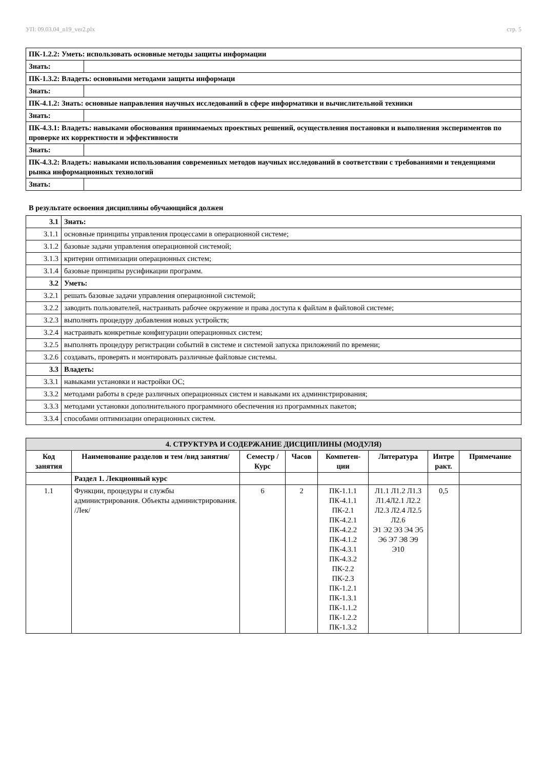УП: 09.03.04_n19_ver2.plx стр. 5
| ПК-1.2.2: Уметь: использовать основные методы защиты информации | |
| Знать: | |
| ПК-1.3.2: Владеть: основными методами защиты информаци | |
| Знать: | |
| ПК-4.1.2: Знать: основные направления научных исследований в сфере информатики и вычислительной техники | |
| Знать: | |
| ПК-4.3.1: Владеть: навыками обоснования принимаемых проектных решений, осуществления постановки и выполнения экспериментов по проверке их корректности и эффективности | |
| Знать: | |
| ПК-4.3.2: Владеть: навыками использования современных методов научных исследований в соответствии с требованиями и тенденциями рынка информационных технологий | |
| Знать: | |
В результате освоения дисциплины обучающийся должен
| 3.1 | Знать: |
| 3.1.1 | основные принципы управления процессами в операционной системе; |
| 3.1.2 | базовые задачи управления операционной системой; |
| 3.1.3 | критерии оптимизации операционных систем; |
| 3.1.4 | базовые принципы русификации программ. |
| 3.2 | Уметь: |
| 3.2.1 | решать базовые задачи управления операционной системой; |
| 3.2.2 | заводить пользователей, настраивать рабочее окружение и права доступа к файлам в файловой системе; |
| 3.2.3 | выполнять процедуру добавления новых устройств; |
| 3.2.4 | настраивать конкретные конфигурации операционных систем; |
| 3.2.5 | выполнять процедуру регистрации событий в системе и системой запуска приложений по времени; |
| 3.2.6 | создавать, проверять и монтировать различные файловые системы. |
| 3.3 | Владеть: |
| 3.3.1 | навыками установки и настройки ОС; |
| 3.3.2 | методами работы в среде различных операционных систем и навыками их администрирования; |
| 3.3.3 | методами установки дополнительного программного обеспечения из программных пакетов; |
| 3.3.4 | способами оптимизации операционных систем. |
| 4. СТРУКТУРА И СОДЕРЖАНИЕ ДИСЦИПЛИНЫ (МОДУЛЯ) | | | | | | | |
| --- | --- | --- | --- | --- | --- | --- | --- |
| Код занятия | Наименование разделов и тем /вид занятия/ | Семестр / Курс | Часов | Компетен-ции | Литература | Интре ракт. | Примечание |
| | Раздел 1. Лекционный курс | | | | | | |
| 1.1 | Функции, процедуры и службы администрирования. Объекты администрирования. /Лек/ | 6 | 2 | ПК-1.1.1 ПК-4.1.1 ПК-2.1 ПК-4.2.1 ПК-4.2.2 ПК-4.1.2 ПК-4.3.1 ПК-4.3.2 ПК-2.2 ПК-2.3 ПК-1.2.1 ПК-1.3.1 ПК-1.1.2 ПК-1.2.2 ПК-1.3.2 | Л1.1 Л1.2 Л1.3 Л1.4Л2.1 Л2.2 Л2.3 Л2.4 Л2.5 Л2.6 Э1 Э2 Э3 Э4 Э5 Э6 Э7 Э8 Э9 Э10 | 0,5 | |